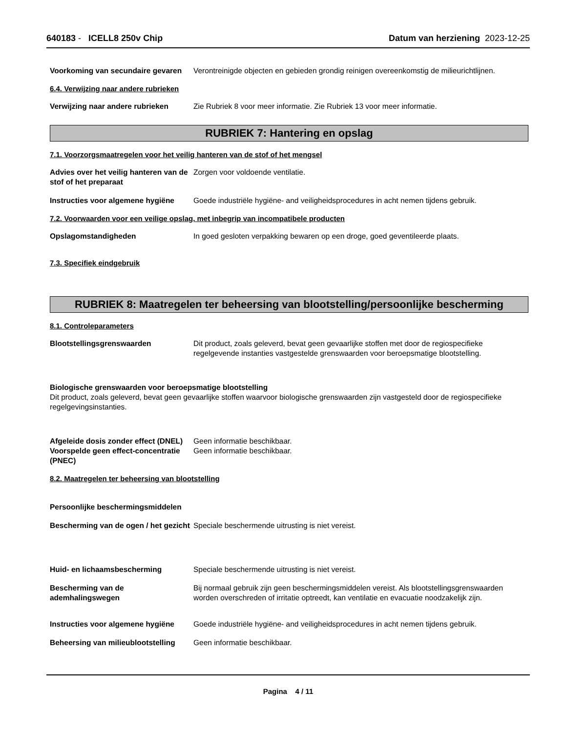640183 - ICELL8 250v Chip Datum van herziening 2023-12-25
Voorkoming van secundaire gevaren
Verontreinigde objecten en gebieden grondig reinigen overeenkomstig de milieurichtlijnen.
6.4. Verwijzing naar andere rubrieken
Verwijzing naar andere rubrieken
Zie Rubriek 8 voor meer informatie. Zie Rubriek 13 voor meer informatie.
RUBRIEK 7: Hantering en opslag
7.1. Voorzorgsmaatregelen voor het veilig hanteren van de stof of het mengsel
Advies over het veilig hanteren van de stof of het preparaat
Zorgen voor voldoende ventilatie.
Instructies voor algemene hygiëne
Goede industriële hygiëne- and veiligheidsprocedures in acht nemen tijdens gebruik.
7.2. Voorwaarden voor een veilige opslag, met inbegrip van incompatibele producten
Opslagomstandigheden In goed gesloten verpakking bewaren op een droge, goed geventileerde plaats.
7.3. Specifiek eindgebruik
RUBRIEK 8: Maatregelen ter beheersing van blootstelling/persoonlijke bescherming
8.1. Controleparameters
Blootstellingsgrenswaarden Dit product, zoals geleverd, bevat geen gevaarlijke stoffen met door de regiospecifieke regelgevende instanties vastgestelde grenswaarden voor beroepsmatige blootstelling.
Biologische grenswaarden voor beroepsmatige blootstelling
Dit product, zoals geleverd, bevat geen gevaarlijke stoffen waarvoor biologische grenswaarden zijn vastgesteld door de regiospecifieke regelgevingsinstanties.
Afgeleide dosis zonder effect (DNEL)
Geen informatie beschikbaar.
Voorspelde geen effect-concentratie (PNEC)
Geen informatie beschikbaar.
8.2. Maatregelen ter beheersing van blootstelling
Persoonlijke beschermingsmiddelen
Bescherming van de ogen / het gezicht
Speciale beschermende uitrusting is niet vereist.
Huid- en lichaamsbescherming Speciale beschermende uitrusting is niet vereist.
Bescherming van de ademhalingswegen
Bij normaal gebruik zijn geen beschermingsmiddelen vereist. Als blootstellingsgrenswaarden worden overschreden of irritatie optreedt, kan ventilatie en evacuatie noodzakelijk zijn.
Instructies voor algemene hygiëne
Goede industriële hygiëne- and veiligheidsprocedures in acht nemen tijdens gebruik.
Beheersing van milieublootstelling
Geen informatie beschikbaar.
Pagina 4 / 11